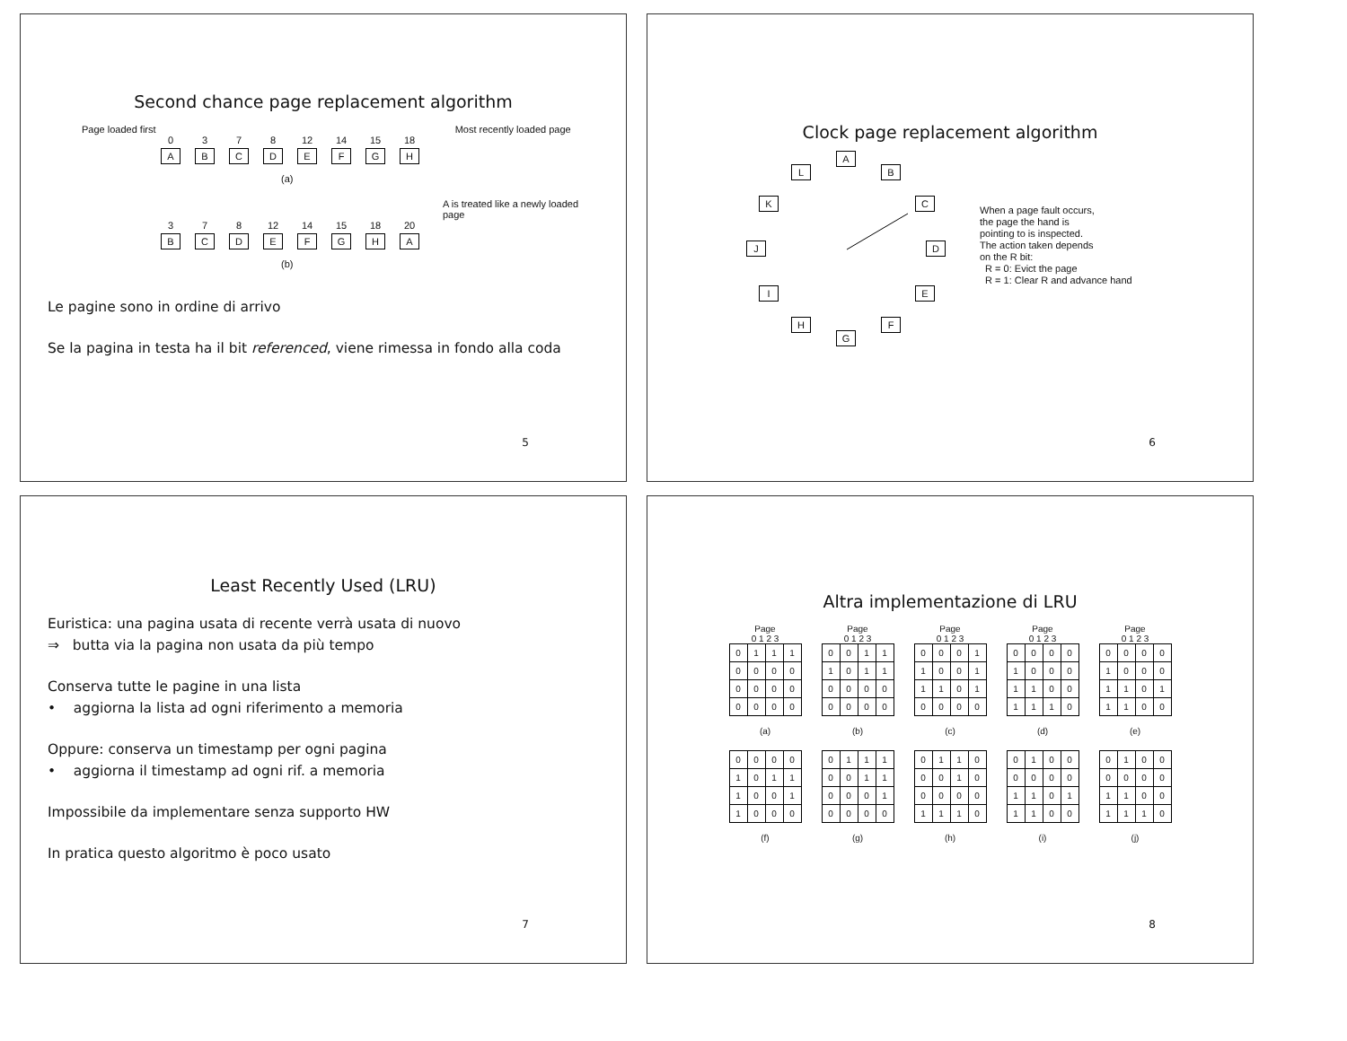Second chance page replacement algorithm
Page loaded first Most recently loaded page
0
A
3
B
7
C
8
D
12
E
14
F
15
G
18
H
(a)
A is treated like a newly loaded page
3
B
7
C
8
D
12
E
14
F
15
G
18
H
20
A
(b)
Le pagine sono in ordine di arrivo
Se la pagina in testa ha il bit referenced, viene rimessa in fondo alla coda
5
Clock page replacement algorithm
A
B
C
D
E
F
G
H
I
J
K
L
When a page fault occurs,
the page the hand is
pointing to is inspected.
The action taken depends
on the R bit:
R = 0: Evict the page
R = 1: Clear R and advance hand
6
Least Recently Used (LRU)
Euristica: una pagina usata di recente verrà usata di nuovo
⇒ butta via la pagina non usata da più tempo
Conserva tutte le pagine in una lista
• aggiorna la lista ad ogni riferimento a memoria
Oppure: conserva un timestamp per ogni pagina
• aggiorna il timestamp ad ogni rif. a memoria
Impossibile da implementare senza supporto HW
In pratica questo algoritmo è poco usato
7
Altra implementazione di LRU
Page
0 1 2 3
| 0 | 1 | 1 | 1 |
| 0 | 0 | 0 | 0 |
| 0 | 0 | 0 | 0 |
| 0 | 0 | 0 | 0 |
(a)
Page
0 1 2 3
| 0 | 0 | 1 | 1 |
| 1 | 0 | 1 | 1 |
| 0 | 0 | 0 | 0 |
| 0 | 0 | 0 | 0 |
(b)
Page
0 1 2 3
| 0 | 0 | 0 | 1 |
| 1 | 0 | 0 | 1 |
| 1 | 1 | 0 | 1 |
| 0 | 0 | 0 | 0 |
(c)
Page
0 1 2 3
| 0 | 0 | 0 | 0 |
| 1 | 0 | 0 | 0 |
| 1 | 1 | 0 | 0 |
| 1 | 1 | 1 | 0 |
(d)
Page
0 1 2 3
| 0 | 0 | 0 | 0 |
| 1 | 0 | 0 | 0 |
| 1 | 1 | 0 | 1 |
| 1 | 1 | 0 | 0 |
(e)
| 0 | 0 | 0 | 0 |
| 1 | 0 | 1 | 1 |
| 1 | 0 | 0 | 1 |
| 1 | 0 | 0 | 0 |
(f)
| 0 | 1 | 1 | 1 |
| 0 | 0 | 1 | 1 |
| 0 | 0 | 0 | 1 |
| 0 | 0 | 0 | 0 |
(g)
| 0 | 1 | 1 | 0 |
| 0 | 0 | 1 | 0 |
| 0 | 0 | 0 | 0 |
| 1 | 1 | 1 | 0 |
(h)
| 0 | 1 | 0 | 0 |
| 0 | 0 | 0 | 0 |
| 1 | 1 | 0 | 1 |
| 1 | 1 | 0 | 0 |
(i)
| 0 | 1 | 0 | 0 |
| 0 | 0 | 0 | 0 |
| 1 | 1 | 0 | 0 |
| 1 | 1 | 1 | 0 |
(j)
8